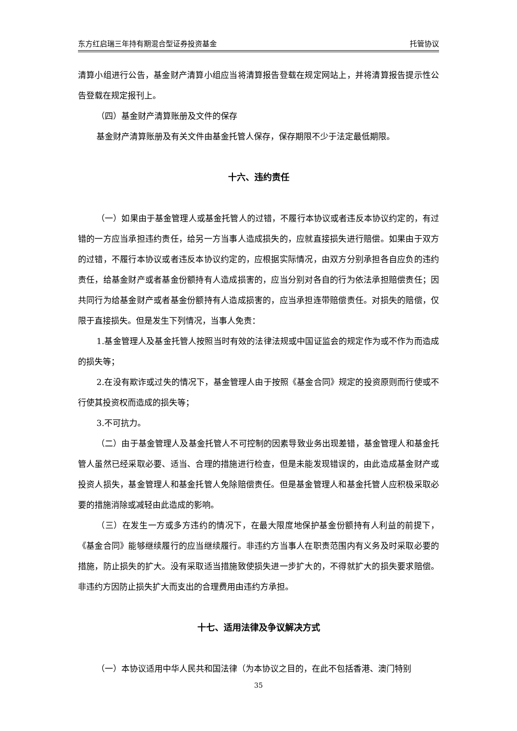东方红启瑞三年持有期混合型证券投资基金 托管协议
清算小组进行公告，基金财产清算小组应当将清算报告登载在规定网站上，并将清算报告提示性公告登载在规定报刊上。
（四）基金财产清算账册及文件的保存
基金财产清算账册及有关文件由基金托管人保存，保存期限不少于法定最低期限。
十六、违约责任
（一）如果由于基金管理人或基金托管人的过错，不履行本协议或者违反本协议约定的，有过错的一方应当承担违约责任，给另一方当事人造成损失的，应就直接损失进行赔偿。如果由于双方的过错，不履行本协议或者违反本协议约定的，应根据实际情况，由双方分别承担各自应负的违约责任，给基金财产或者基金份额持有人造成损害的，应当分别对各自的行为依法承担赔偿责任；因共同行为给基金财产或者基金份额持有人造成损害的，应当承担连带赔偿责任。对损失的赔偿，仅限于直接损失。但是发生下列情况，当事人免责：
1.基金管理人及基金托管人按照当时有效的法律法规或中国证监会的规定作为或不作为而造成的损失等；
2.在没有欺诈或过失的情况下，基金管理人由于按照《基金合同》规定的投资原则而行使或不行使其投资权而造成的损失等；
3.不可抗力。
（二）由于基金管理人及基金托管人不可控制的因素导致业务出现差错，基金管理人和基金托管人虽然已经采取必要、适当、合理的措施进行检查，但是未能发现错误的，由此造成基金财产或投资人损失，基金管理人和基金托管人免除赔偿责任。但是基金管理人和基金托管人应积极采取必要的措施消除或减轻由此造成的影响。
（三）在发生一方或多方违约的情况下，在最大限度地保护基金份额持有人利益的前提下，《基金合同》能够继续履行的应当继续履行。非违约方当事人在职责范围内有义务及时采取必要的措施，防止损失的扩大。没有采取适当措施致使损失进一步扩大的，不得就扩大的损失要求赔偿。非违约方因防止损失扩大而支出的合理费用由违约方承担。
十七、适用法律及争议解决方式
（一）本协议适用中华人民共和国法律（为本协议之目的，在此不包括香港、澳门特别
35